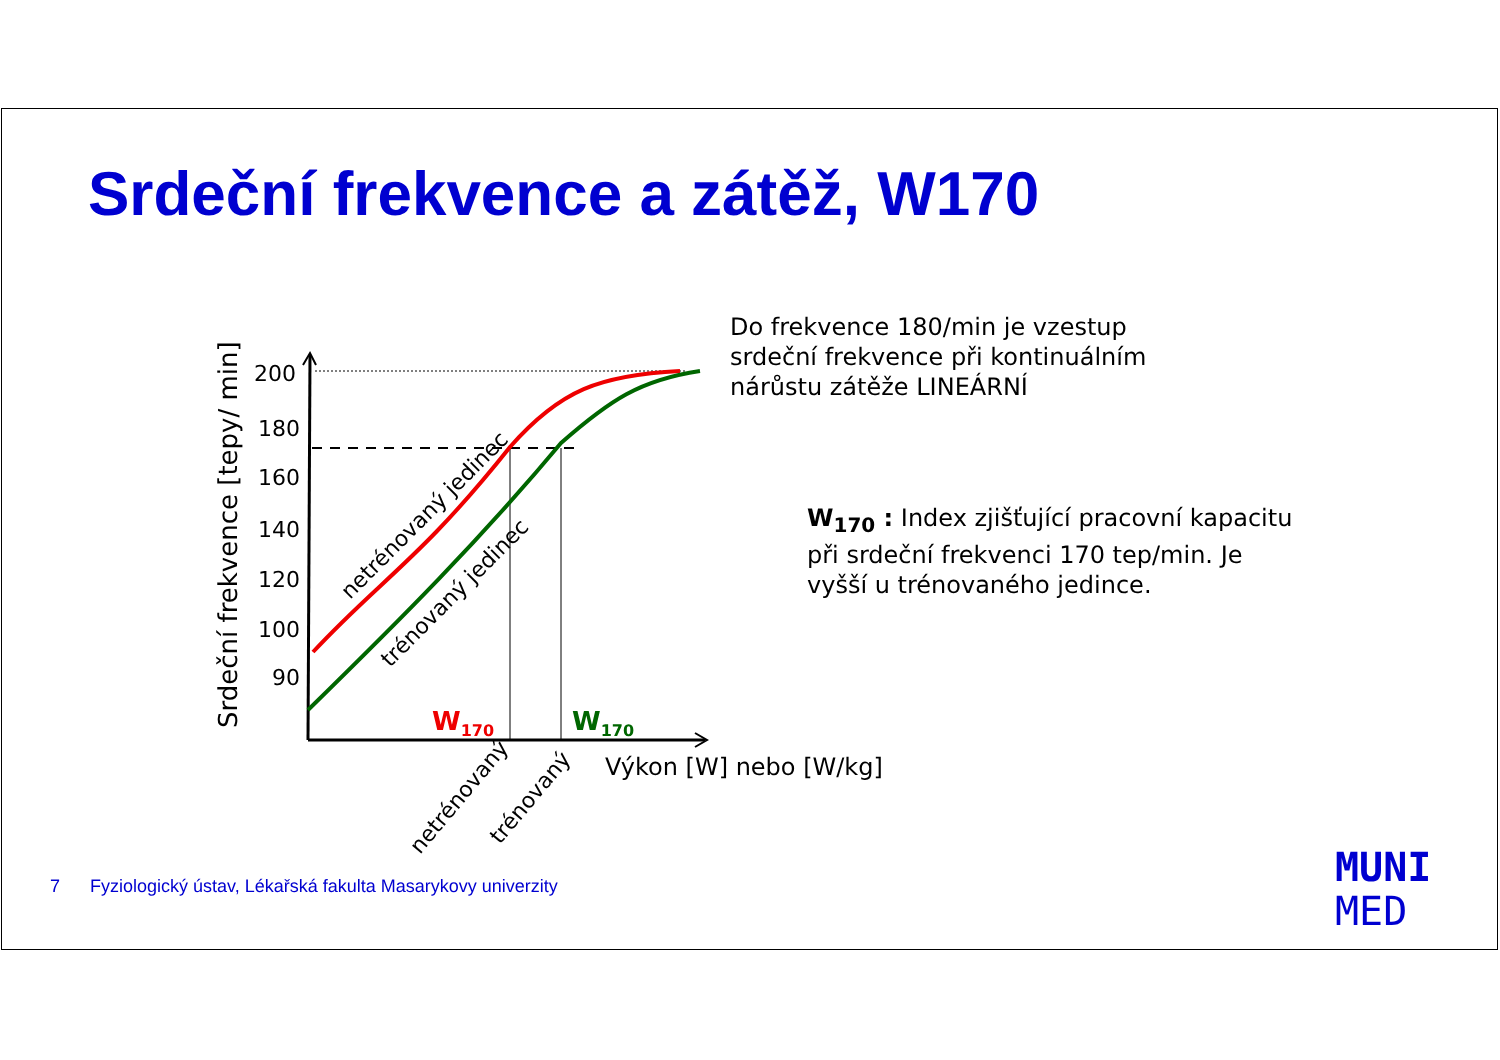Srdeční frekvence a zátěž, W170
Do frekvence 180/min je vzestup srdeční frekvence při kontinuálním nárůstu zátěže LINEÁRNÍ
W<sub>170</sub> : Index zjišťující pracovní kapacitu při srdeční frekvenci 170 tep/min. Je vyšší u trénovaného jedince.
200
180
160
140
120
100
90
Srdeční frekvence [tepy/ min]
netrénovaný jedinec
trénovaný jedinec
W170
W170
Výkon [W] nebo [W/kg]
netrénovaný
trénovaný
7 Fyziologický ústav, Lékařská fakulta Masarykovy univerzity
MUNI
MED